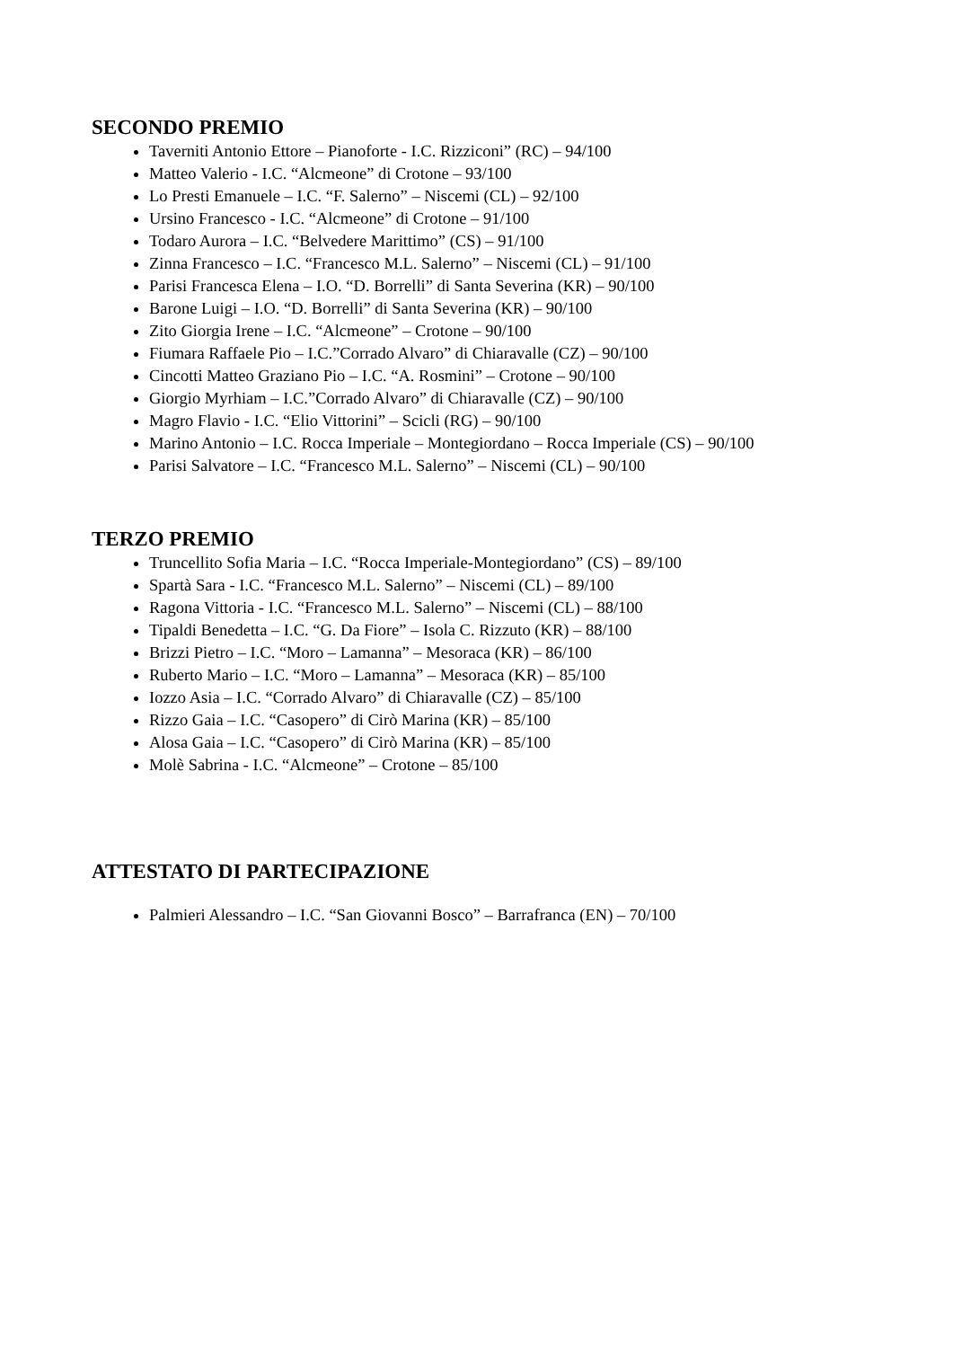SECONDO PREMIO
Taverniti Antonio Ettore – Pianoforte - I.C. Rizziconi” (RC) – 94/100
Matteo Valerio - I.C. “Alcmeone” di Crotone – 93/100
Lo Presti Emanuele – I.C. “F. Salerno” – Niscemi (CL) – 92/100
Ursino Francesco - I.C. “Alcmeone” di Crotone – 91/100
Todaro Aurora – I.C. “Belvedere Marittimo” (CS) – 91/100
Zinna Francesco – I.C. “Francesco M.L. Salerno” – Niscemi (CL) – 91/100
Parisi Francesca Elena – I.O. “D. Borrelli” di Santa Severina (KR) – 90/100
Barone Luigi – I.O. “D. Borrelli” di Santa Severina (KR) – 90/100
Zito Giorgia Irene – I.C. “Alcmeone” – Crotone – 90/100
Fiumara Raffaele Pio – I.C.”Corrado Alvaro” di Chiaravalle (CZ) – 90/100
Cincotti Matteo Graziano Pio – I.C. “A. Rosmini” – Crotone – 90/100
Giorgio Myrhiam – I.C.”Corrado Alvaro” di Chiaravalle (CZ) – 90/100
Magro Flavio - I.C. “Elio Vittorini” – Scicli (RG) – 90/100
Marino Antonio – I.C. Rocca Imperiale – Montegiordano – Rocca Imperiale (CS) – 90/100
Parisi Salvatore – I.C. “Francesco M.L. Salerno” – Niscemi (CL) – 90/100
TERZO PREMIO
Truncellito Sofia Maria – I.C. “Rocca Imperiale-Montegiordano” (CS) – 89/100
Spartà Sara - I.C. “Francesco M.L. Salerno” – Niscemi (CL) – 89/100
Ragona Vittoria - I.C. “Francesco M.L. Salerno” – Niscemi (CL) – 88/100
Tipaldi Benedetta – I.C. “G. Da Fiore” – Isola C. Rizzuto (KR) – 88/100
Brizzi Pietro – I.C. “Moro – Lamanna” – Mesoraca (KR) – 86/100
Ruberto Mario – I.C. “Moro – Lamanna” – Mesoraca (KR) – 85/100
Iozzo Asia – I.C. “Corrado Alvaro” di Chiaravalle (CZ) – 85/100
Rizzo Gaia – I.C. “Casopero” di Cirò Marina (KR) – 85/100
Alosa Gaia – I.C. “Casopero” di Cirò Marina (KR) – 85/100
Molè Sabrina - I.C. “Alcmeone” – Crotone – 85/100
ATTESTATO DI PARTECIPAZIONE
Palmieri Alessandro – I.C. “San Giovanni Bosco” – Barrafranca (EN) – 70/100